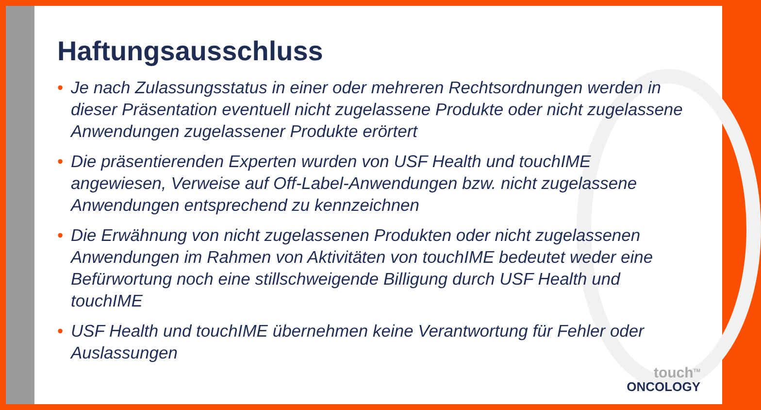Haftungsausschluss
• Je nach Zulassungsstatus in einer oder mehreren Rechtsordnungen werden in dieser Präsentation eventuell nicht zugelassene Produkte oder nicht zugelassene Anwendungen zugelassener Produkte erörtert
• Die präsentierenden Experten wurden von USF Health und touchIME angewiesen, Verweise auf Off-Label-Anwendungen bzw. nicht zugelassene Anwendungen entsprechend zu kennzeichnen
• Die Erwähnung von nicht zugelassenen Produkten oder nicht zugelassenen Anwendungen im Rahmen von Aktivitäten von touchIME bedeutet weder eine Befürwortung noch eine stillschweigende Billigung durch USF Health und touchIME
• USF Health und touchIME übernehmen keine Verantwortung für Fehler oder Auslassungen
touch<sup>TM</sup>
ONCOLOGY